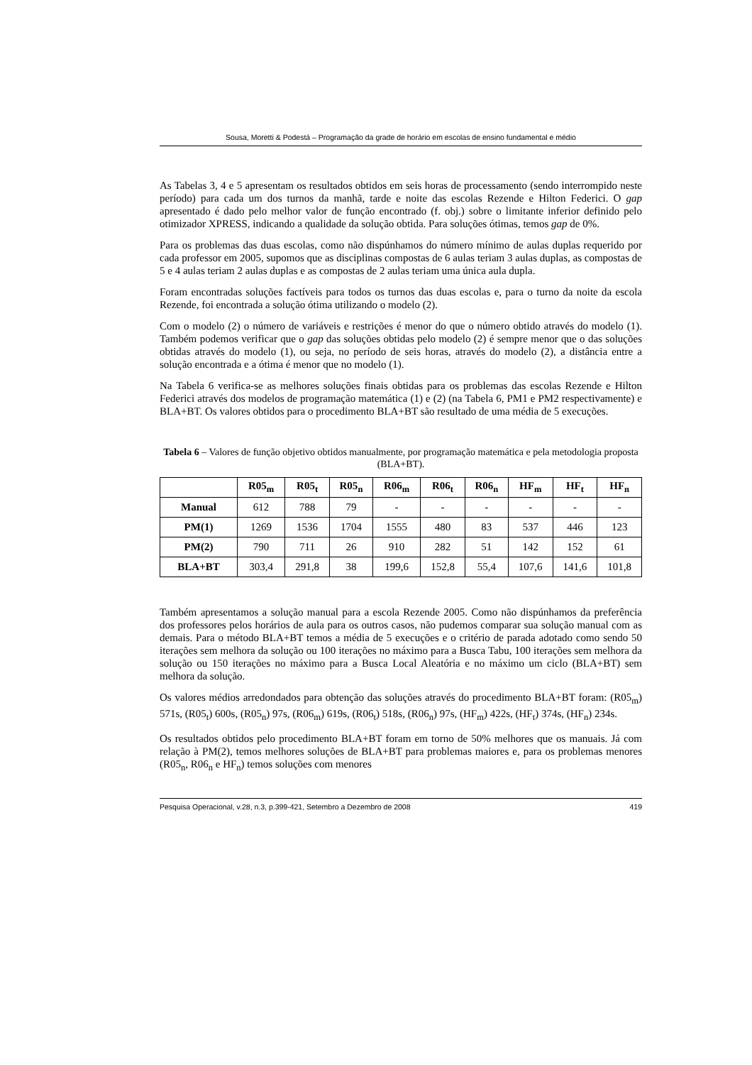Sousa, Moretti & Podestá – Programação da grade de horário em escolas de ensino fundamental e médio
As Tabelas 3, 4 e 5 apresentam os resultados obtidos em seis horas de processamento (sendo interrompido neste período) para cada um dos turnos da manhã, tarde e noite das escolas Rezende e Hilton Federici. O gap apresentado é dado pelo melhor valor de função encontrado (f. obj.) sobre o limitante inferior definido pelo otimizador XPRESS, indicando a qualidade da solução obtida. Para soluções ótimas, temos gap de 0%.
Para os problemas das duas escolas, como não dispúnhamos do número mínimo de aulas duplas requerido por cada professor em 2005, supomos que as disciplinas compostas de 6 aulas teriam 3 aulas duplas, as compostas de 5 e 4 aulas teriam 2 aulas duplas e as compostas de 2 aulas teriam uma única aula dupla.
Foram encontradas soluções factíveis para todos os turnos das duas escolas e, para o turno da noite da escola Rezende, foi encontrada a solução ótima utilizando o modelo (2).
Com o modelo (2) o número de variáveis e restrições é menor do que o número obtido através do modelo (1). Também podemos verificar que o gap das soluções obtidas pelo modelo (2) é sempre menor que o das soluções obtidas através do modelo (1), ou seja, no período de seis horas, através do modelo (2), a distância entre a solução encontrada e a ótima é menor que no modelo (1).
Na Tabela 6 verifica-se as melhores soluções finais obtidas para os problemas das escolas Rezende e Hilton Federici através dos modelos de programação matemática (1) e (2) (na Tabela 6, PM1 e PM2 respectivamente) e BLA+BT. Os valores obtidos para o procedimento BLA+BT são resultado de uma média de 5 execuções.
Tabela 6 – Valores de função objetivo obtidos manualmente, por programação matemática e pela metodologia proposta (BLA+BT).
| | R05<sub>m</sub> | R05<sub>t</sub> | R05<sub>n</sub> | R06<sub>m</sub> | R06<sub>t</sub> | R06<sub>n</sub> | HF<sub>m</sub> | HF<sub>t</sub> | HF<sub>n</sub> |
| --- | --- | --- | --- | --- | --- | --- | --- | --- | --- |
| Manual | 612 | 788 | 79 | - | - | - | - | - | - |
| PM(1) | 1269 | 1536 | 1704 | 1555 | 480 | 83 | 537 | 446 | 123 |
| PM(2) | 790 | 711 | 26 | 910 | 282 | 51 | 142 | 152 | 61 |
| BLA+BT | 303,4 | 291,8 | 38 | 199,6 | 152,8 | 55,4 | 107,6 | 141,6 | 101,8 |
Também apresentamos a solução manual para a escola Rezende 2005. Como não dispúnhamos da preferência dos professores pelos horários de aula para os outros casos, não pudemos comparar sua solução manual com as demais. Para o método BLA+BT temos a média de 5 execuções e o critério de parada adotado como sendo 50 iterações sem melhora da solução ou 100 iterações no máximo para a Busca Tabu, 100 iterações sem melhora da solução ou 150 iterações no máximo para a Busca Local Aleatória e no máximo um ciclo (BLA+BT) sem melhora da solução.
Os valores médios arredondados para obtenção das soluções através do procedimento BLA+BT foram: (R05<sub>m</sub>) 571s, (R05<sub>t</sub>) 600s, (R05<sub>n</sub>) 97s, (R06<sub>m</sub>) 619s, (R06<sub>t</sub>) 518s, (R06<sub>n</sub>) 97s, (HF<sub>m</sub>) 422s, (HF<sub>t</sub>) 374s, (HF<sub>n</sub>) 234s.
Os resultados obtidos pelo procedimento BLA+BT foram em torno de 50% melhores que os manuais. Já com relação à PM(2), temos melhores soluções de BLA+BT para problemas maiores e, para os problemas menores (R05<sub>n</sub>, R06<sub>n</sub> e HF<sub>n</sub>) temos soluções com menores
Pesquisa Operacional, v.28, n.3, p.399-421, Setembro a Dezembro de 2008 419